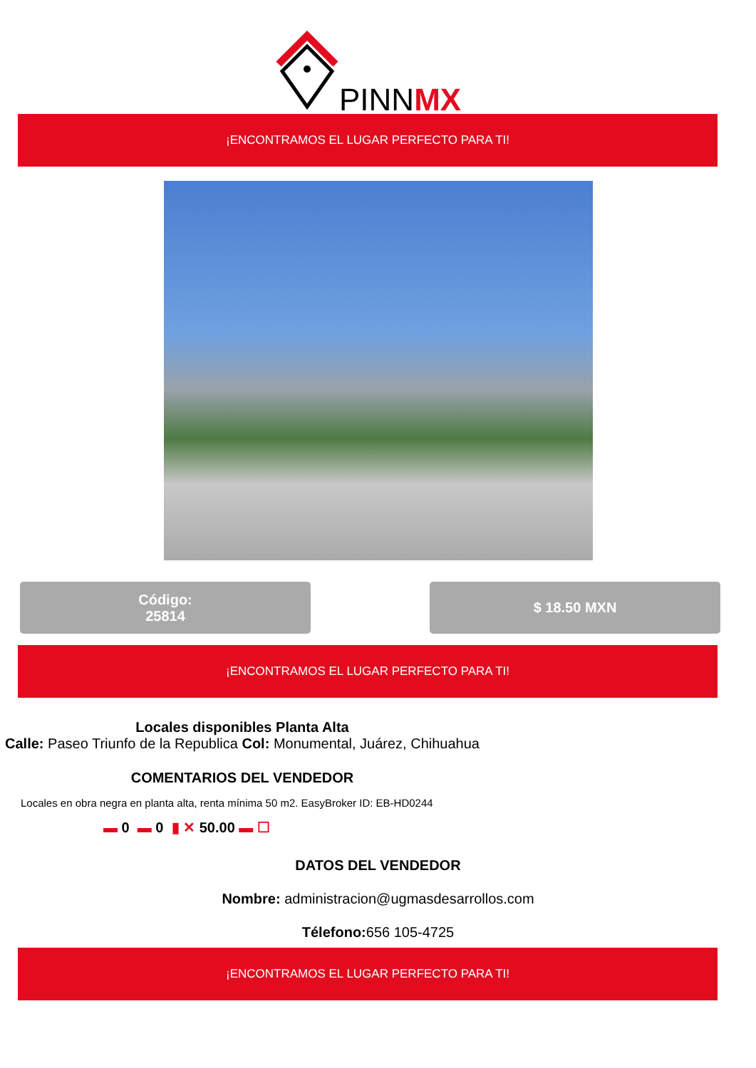PINNMX
¡ENCONTRAMOS EL LUGAR PERFECTO PARA TI!
Código:
25814
$ 18.50 MXN
¡ENCONTRAMOS EL LUGAR PERFECTO PARA TI!
Locales disponibles Planta Alta
Calle: Paseo Triunfo de la Republica Col: Monumental, Juárez, Chihuahua
COMENTARIOS DEL VENDEDOR
Locales en obra negra en planta alta, renta mínima 50 m2. EasyBroker ID: EB-HD0244
▬ 0 ▬ 0 ▮ ✕ 50.00 ▬ ☐
DATOS DEL VENDEDOR
Nombre: administracion@ugmasdesarrollos.com
Télefono: 656 105-4725
¡ENCONTRAMOS EL LUGAR PERFECTO PARA TI!